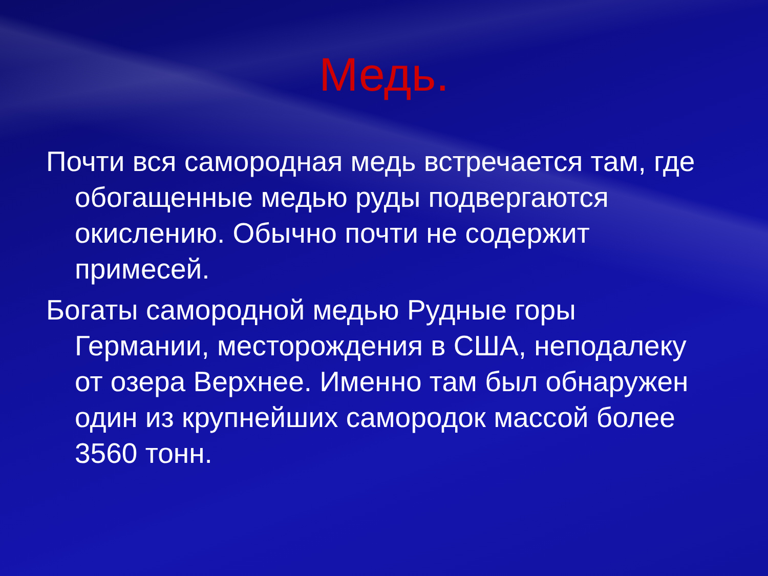Медь.
Почти вся самородная медь встречается там, где обогащенные медью руды подвергаются окислению. Обычно почти не содержит примесей.
Богаты самородной медью Рудные горы Германии, месторождения в США, неподалеку от озера Верхнее. Именно там был обнаружен один из крупнейших самородок массой более 3560 тонн.